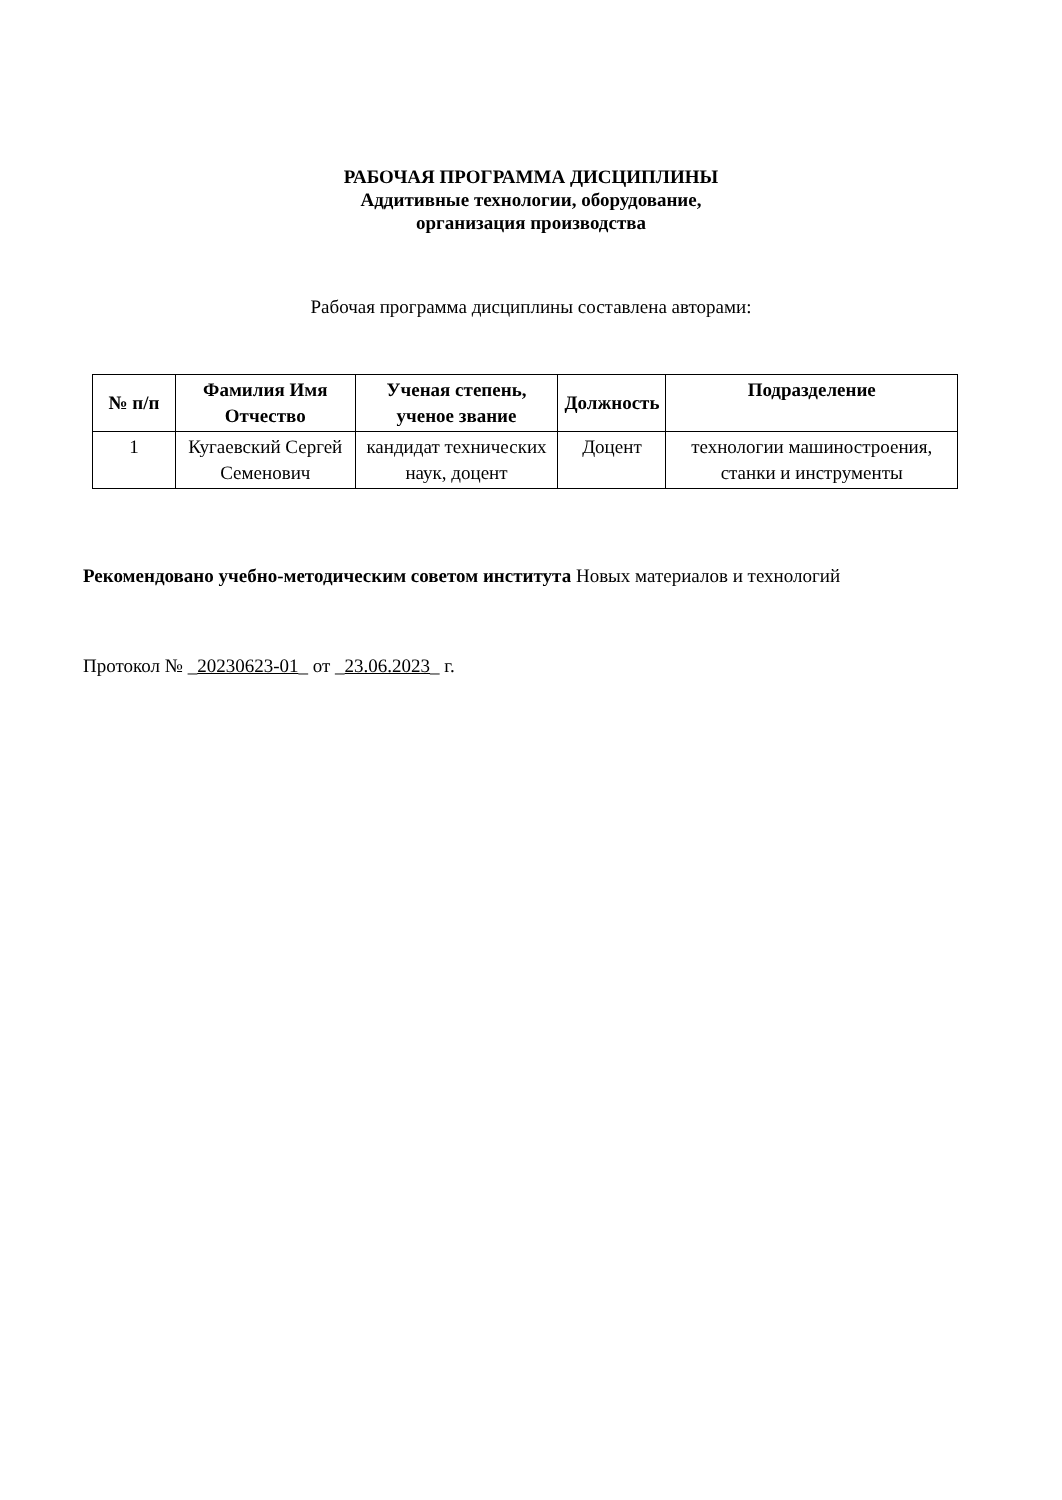РАБОЧАЯ ПРОГРАММА ДИСЦИПЛИНЫ
Аддитивные технологии, оборудование,
организация производства
Рабочая программа дисциплины составлена авторами:
| № п/п | Фамилия Имя Отчество | Ученая степень, ученое звание | Должность | Подразделение |
| --- | --- | --- | --- | --- |
| 1 | Кугаевский Сергей Семенович | кандидат технических наук, доцент | Доцент | технологии машиностроения, станки и инструменты |
Рекомендовано учебно-методическим советом института Новых материалов и технологий
Протокол № _20230623-01_ от _23.06.2023_ г.